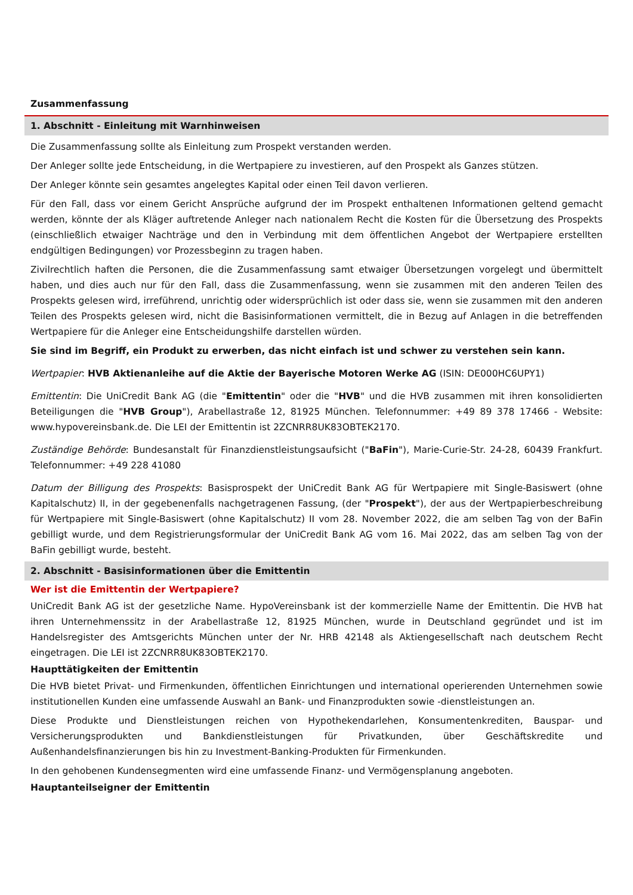Zusammenfassung
1. Abschnitt - Einleitung mit Warnhinweisen
Die Zusammenfassung sollte als Einleitung zum Prospekt verstanden werden.
Der Anleger sollte jede Entscheidung, in die Wertpapiere zu investieren, auf den Prospekt als Ganzes stützen.
Der Anleger könnte sein gesamtes angelegtes Kapital oder einen Teil davon verlieren.
Für den Fall, dass vor einem Gericht Ansprüche aufgrund der im Prospekt enthaltenen Informationen geltend gemacht werden, könnte der als Kläger auftretende Anleger nach nationalem Recht die Kosten für die Übersetzung des Prospekts (einschließlich etwaiger Nachträge und den in Verbindung mit dem öffentlichen Angebot der Wertpapiere erstellten endgültigen Bedingungen) vor Prozessbeginn zu tragen haben.
Zivilrechtlich haften die Personen, die die Zusammenfassung samt etwaiger Übersetzungen vorgelegt und übermittelt haben, und dies auch nur für den Fall, dass die Zusammenfassung, wenn sie zusammen mit den anderen Teilen des Prospekts gelesen wird, irreführend, unrichtig oder widersprüchlich ist oder dass sie, wenn sie zusammen mit den anderen Teilen des Prospekts gelesen wird, nicht die Basisinformationen vermittelt, die in Bezug auf Anlagen in die betreffenden Wertpapiere für die Anleger eine Entscheidungshilfe darstellen würden.
Sie sind im Begriff, ein Produkt zu erwerben, das nicht einfach ist und schwer zu verstehen sein kann.
Wertpapier: HVB Aktienanleihe auf die Aktie der Bayerische Motoren Werke AG (ISIN: DE000HC6UPY1)
Emittentin: Die UniCredit Bank AG (die "Emittentin" oder die "HVB" und die HVB zusammen mit ihren konsolidierten Beteiligungen die "HVB Group"), Arabellastraße 12, 81925 München. Telefonnummer: +49 89 378 17466 - Website: www.hypovereinsbank.de. Die LEI der Emittentin ist 2ZCNRR8UK83OBTEK2170.
Zuständige Behörde: Bundesanstalt für Finanzdienstleistungsaufsicht ("BaFin"), Marie-Curie-Str. 24-28, 60439 Frankfurt. Telefonnummer: +49 228 41080
Datum der Billigung des Prospekts: Basisprospekt der UniCredit Bank AG für Wertpapiere mit Single-Basiswert (ohne Kapitalschutz) II, in der gegebenenfalls nachgetragenen Fassung, (der "Prospekt"), der aus der Wertpapierbeschreibung für Wertpapiere mit Single-Basiswert (ohne Kapitalschutz) II vom 28. November 2022, die am selben Tag von der BaFin gebilligt wurde, und dem Registrierungsformular der UniCredit Bank AG vom 16. Mai 2022, das am selben Tag von der BaFin gebilligt wurde, besteht.
2. Abschnitt - Basisinformationen über die Emittentin
Wer ist die Emittentin der Wertpapiere?
UniCredit Bank AG ist der gesetzliche Name. HypoVereinsbank ist der kommerzielle Name der Emittentin. Die HVB hat ihren Unternehmenssitz in der Arabellastraße 12, 81925 München, wurde in Deutschland gegründet und ist im Handelsregister des Amtsgerichts München unter der Nr. HRB 42148 als Aktiengesellschaft nach deutschem Recht eingetragen. Die LEI ist 2ZCNRR8UK83OBTEK2170.
Haupttätigkeiten der Emittentin
Die HVB bietet Privat- und Firmenkunden, öffentlichen Einrichtungen und international operierenden Unternehmen sowie institutionellen Kunden eine umfassende Auswahl an Bank- und Finanzprodukten sowie -dienstleistungen an.
Diese Produkte und Dienstleistungen reichen von Hypothekendarlehen, Konsumentenkrediten, Bauspar- und Versicherungsprodukten und Bankdienstleistungen für Privatkunden, über Geschäftskredite und Außenhandelsfinanzierungen bis hin zu Investment-Banking-Produkten für Firmenkunden.
In den gehobenen Kundensegmenten wird eine umfassende Finanz- und Vermögensplanung angeboten.
Hauptanteilseigner der Emittentin